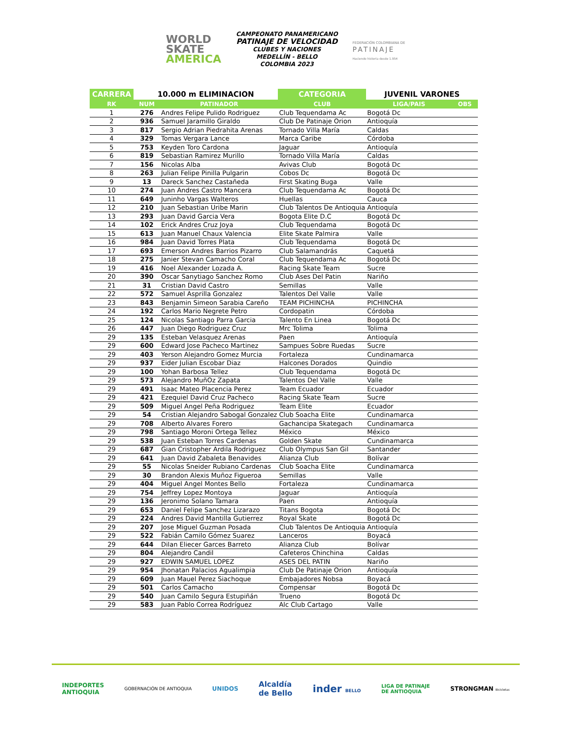WORLD
SKATE
AMERICA
CAMPEONATO PANAMERICANO
PATINAJE DE VELOCIDAD
CLUBES Y NACIONES
MEDELLÍN - BELLO
COLOMBIA 2023
FEDERACIÓN COLOMBIANA DE
PATINAJE
Haciendo historia desde 1.954
| CARRERA | 10.000 m ELIMINACION | | CATEGORIA | JUVENIL VARONES | |
| --- | --- | --- | --- | --- | --- |
| RK | NUM | PATINADOR | CLUB | LIGA/PAIS | OBS |
| 1 | 276 | Andres Felipe Pulido Rodriguez | Club Tequendama Ac | Bogotá Dc | |
| 2 | 936 | Samuel Jaramillo Giraldo | Club De Patinaje Orion | Antioquía | |
| 3 | 817 | Sergio Adrian Piedrahita Arenas | Tornado Villa María | Caldas | |
| 4 | 329 | Tomas Vergara Lance | Marca Caribe | Córdoba | |
| 5 | 753 | Keyden Toro Cardona | Jaguar | Antioquía | |
| 6 | 819 | Sebastian Ramirez Murillo | Tornado Villa María | Caldas | |
| 7 | 156 | Nicolas Alba | Avivas Club | Bogotá Dc | |
| 8 | 263 | Julian Felipe Pinilla Pulgarin | Cobos Dc | Bogotá Dc | |
| 9 | 13 | Dareck Sanchez Castañeda | First Skating Buga | Valle | |
| 10 | 274 | Juan Andres Castro Mancera | Club Tequendama Ac | Bogotá Dc | |
| 11 | 649 | Juninho Vargas Walteros | Huellas | Cauca | |
| 12 | 210 | Juan Sebastian Uribe Marin | Club Talentos De Antioquia | Antioquía | |
| 13 | 293 | Juan David Garcia Vera | Bogota Elite D.C | Bogotá Dc | |
| 14 | 102 | Erick Andres Cruz Joya | Club Tequendama | Bogotá Dc | |
| 15 | 613 | Juan Manuel Chaux Valencia | Elite Skate Palmira | Valle | |
| 16 | 984 | Juan David Torres Plata | Club Tequendama | Bogotá Dc | |
| 17 | 693 | Emerson Andres Barrios Pizarro | Club Salamandrás | Caquetá | |
| 18 | 275 | Janier Stevan Camacho Coral | Club Tequendama Ac | Bogotá Dc | |
| 19 | 416 | Noel Alexander Lozada A. | Racing Skate Team | Sucre | |
| 20 | 390 | Oscar Sanytiago Sanchez Romo | Club Ases Del Patin | Nariño | |
| 21 | 31 | Cristian David Castro | Semillas | Valle | |
| 22 | 572 | Samuel Asprilla Gonzalez | Talentos Del Valle | Valle | |
| 23 | 843 | Benjamin Simeon Sarabia Careño | TEAM PICHINCHA | PICHINCHA | |
| 24 | 192 | Carlos Mario Negrete Petro | Cordopatin | Córdoba | |
| 25 | 124 | Nicolas Santiago Parra Garcia | Talento En Linea | Bogotá Dc | |
| 26 | 447 | Juan Diego Rodriguez Cruz | Mrc Tolima | Tolima | |
| 29 | 135 | Esteban Velasquez Arenas | Paen | Antioquía | |
| 29 | 600 | Edward Jose Pacheco Martinez | Sampues Sobre Ruedas | Sucre | |
| 29 | 403 | Yerson Alejandro Gomez Murcia | Fortaleza | Cundinamarca | |
| 29 | 937 | Eider Julian Escobar Diaz | Halcones Dorados | Quindio | |
| 29 | 100 | Yohan Barbosa Tellez | Club Tequendama | Bogotá Dc | |
| 29 | 573 | Alejandro MuñOz Zapata | Talentos Del Valle | Valle | |
| 29 | 491 | Isaac Mateo Placencia Perez | Team Ecuador | Ecuador | |
| 29 | 421 | Ezequiel David Cruz Pacheco | Racing Skate Team | Sucre | |
| 29 | 509 | Miguel Angel Peña Rodriguez | Team Elite | Ecuador | |
| 29 | 54 | Cristian Alejandro Sabogal Gonzalez | Club Soacha Elite | Cundinamarca | |
| 29 | 708 | Alberto Alvares Forero | Gachancipa Skategach | Cundinamarca | |
| 29 | 798 | Santiago Moroni Ortega Tellez | México | México | |
| 29 | 538 | Juan Esteban Torres Cardenas | Golden Skate | Cundinamarca | |
| 29 | 687 | Gian Cristopher Ardila Rodriguez | Club Olympus San Gil | Santander | |
| 29 | 641 | Juan David Zabaleta Benavides | Alianza Club | Bolívar | |
| 29 | 55 | Nicolas Sneider Rubiano Cardenas | Club Soacha Elite | Cundinamarca | |
| 29 | 30 | Brandon Alexis Muñoz Figueroa | Semillas | Valle | |
| 29 | 404 | Miguel Angel Montes Bello | Fortaleza | Cundinamarca | |
| 29 | 754 | Jeffrey Lopez Montoya | Jaguar | Antioquía | |
| 29 | 136 | Jeronimo Solano Tamara | Paen | Antioquía | |
| 29 | 653 | Daniel Felipe Sanchez Lizarazo | Titans Bogota | Bogotá Dc | |
| 29 | 224 | Andres David Mantilla Gutierrez | Royal Skate | Bogotá Dc | |
| 29 | 207 | Jose Miguel Guzman Posada | Club Talentos De Antioquia | Antioquía | |
| 29 | 522 | Fabián Camilo Gómez Suarez | Lanceros | Boyacá | |
| 29 | 644 | Dilan Eliecer Garces Barreto | Alianza Club | Bolívar | |
| 29 | 804 | Alejandro Candil | Cafeteros Chinchina | Caldas | |
| 29 | 927 | EDWIN SAMUEL LOPEZ | ASES DEL PATIN | Nariño | |
| 29 | 954 | Jhonatan Palacios Agualimpia | Club De Patinaje Orion | Antioquía | |
| 29 | 609 | Juan Mauel Perez Siachoque | Embajadores Nobsa | Boyacá | |
| 29 | 501 | Carlos Camacho | Compensar | Bogotá Dc | |
| 29 | 540 | Juan Camilo Segura Estupiñán | Trueno | Bogotá Dc | |
| 29 | 583 | Juan Pablo Correa Rodríguez | Alc Club Cartago | Valle | |
INDEPORTES
ANTIOQUIA
GOBERNACIÓN DE ANTIOQUIA
UNIDOS
Alcaldía
de Bello
inder BELLO
LIGA DE PATINAJE
DE ANTIOQUIA
STRONGMAN Bicicletas